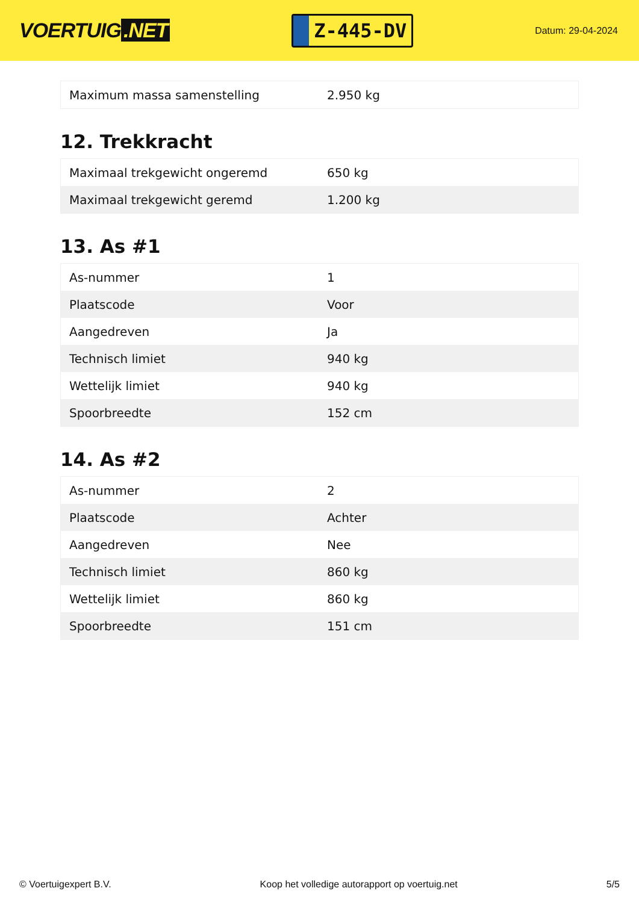VOERTUIG.NET
Z-445-DV
Datum: 29-04-2024
| Maximum massa samenstelling | 2.950 kg |
12. Trekkracht
| Maximaal trekgewicht ongeremd | 650 kg |
| Maximaal trekgewicht geremd | 1.200 kg |
13. As #1
| As-nummer | 1 |
| Plaatscode | Voor |
| Aangedreven | Ja |
| Technisch limiet | 940 kg |
| Wettelijk limiet | 940 kg |
| Spoorbreedte | 152 cm |
14. As #2
| As-nummer | 2 |
| Plaatscode | Achter |
| Aangedreven | Nee |
| Technisch limiet | 860 kg |
| Wettelijk limiet | 860 kg |
| Spoorbreedte | 151 cm |
© Voertuigexpert B.V. Koop het volledige autorapport op voertuig.net 5/5